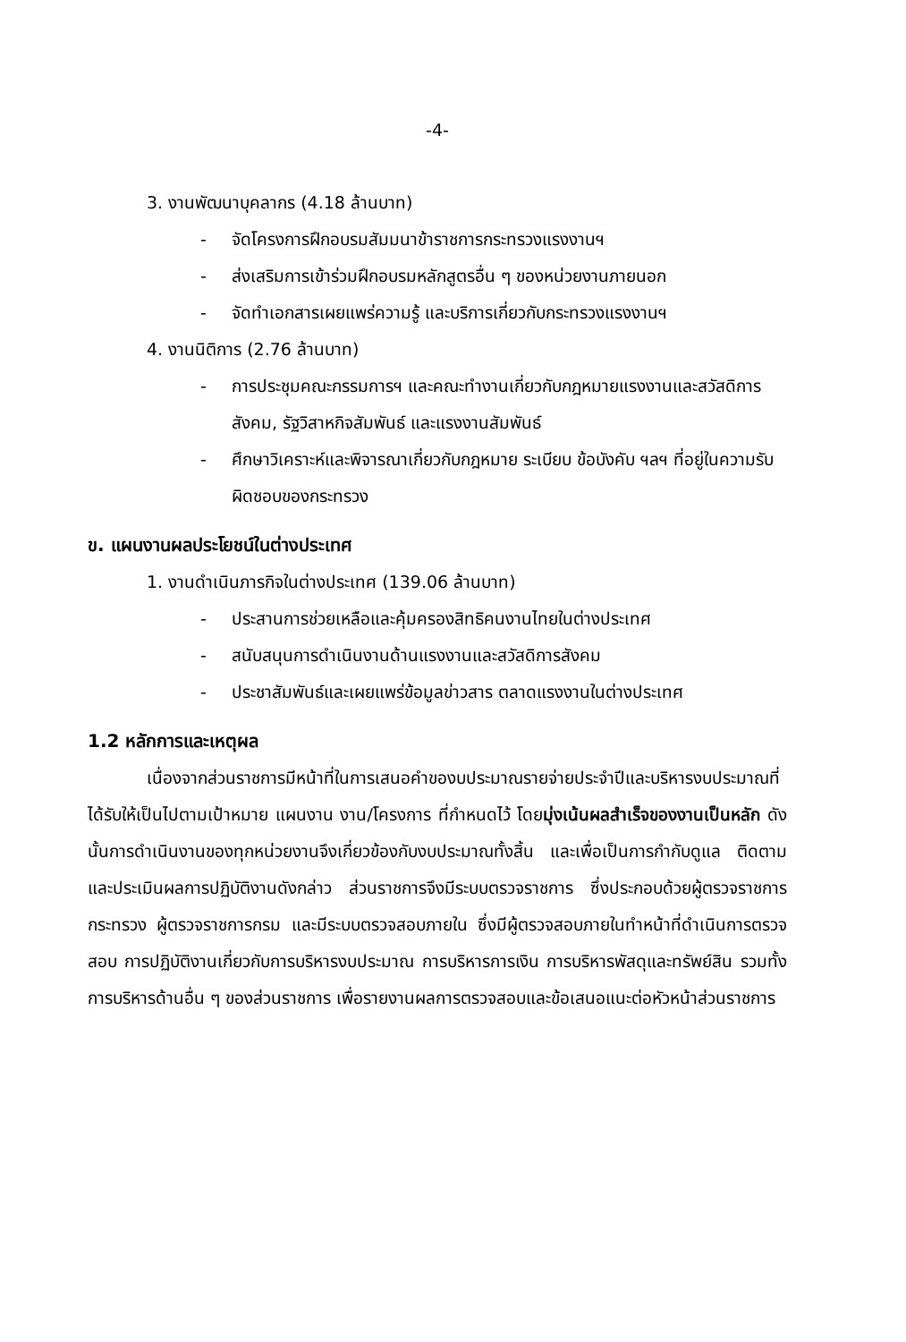-4-
3. งานพัฒนาบุคลากร (4.18 ล้านบาท)
- จัดโครงการฝึกอบรมสัมมนาข้าราชการกระทรวงแรงงานฯ
- ส่งเสริมการเข้าร่วมฝึกอบรมหลักสูตรอื่น ๆ ของหน่วยงานภายนอก
- จัดทำเอกสารเผยแพร่ความรู้ และบริการเกี่ยวกับกระทรวงแรงงานฯ
4. งานนิติการ (2.76 ล้านบาท)
- การประชุมคณะกรรมการฯ และคณะทำงานเกี่ยวกับกฎหมายแรงงานและสวัสดิการสังคม, รัฐวิสาหกิจสัมพันธ์ และแรงงานสัมพันธ์
- ศึกษาวิเคราะห์และพิจารณาเกี่ยวกับกฎหมาย ระเบียบ ข้อบังคับ ฯลฯ ที่อยู่ในความรับผิดชอบของกระทรวง
ข. แผนงานผลประโยชน์ในต่างประเทศ
1. งานดำเนินภารกิจในต่างประเทศ (139.06 ล้านบาท)
- ประสานการช่วยเหลือและคุ้มครองสิทธิคนงานไทยในต่างประเทศ
- สนับสนุนการดำเนินงานด้านแรงงานและสวัสดิการสังคม
- ประชาสัมพันธ์และเผยแพร่ข้อมูลข่าวสาร ตลาดแรงงานในต่างประเทศ
1.2 หลักการและเหตุผล
เนื่องจากส่วนราชการมีหน้าที่ในการเสนอคำของบประมาณรายจ่ายประจำปีและบริหารงบประมาณที่ได้รับให้เป็นไปตามเป้าหมาย แผนงาน งาน/โครงการ ที่กำหนดไว้ โดยมุ่งเน้นผลสำเร็จของงานเป็นหลัก ดังนั้นการดำเนินงานของทุกหน่วยงานจึงเกี่ยวข้องกับงบประมาณทั้งสิ้น และเพื่อเป็นการกำกับดูแล ติดตามและประเมินผลการปฏิบัติงานดังกล่าว ส่วนราชการจึงมีระบบตรวจราชการ ซึ่งประกอบด้วยผู้ตรวจราชการกระทรวง ผู้ตรวจราชการกรม และมีระบบตรวจสอบภายใน ซึ่งมีผู้ตรวจสอบภายในทำหน้าที่ดำเนินการตรวจสอบ การปฏิบัติงานเกี่ยวกับการบริหารงบประมาณ การบริหารการเงิน การบริหารพัสดุและทรัพย์สิน รวมทั้งการบริหารด้านอื่น ๆ ของส่วนราชการ เพื่อรายงานผลการตรวจสอบและข้อเสนอแนะต่อหัวหน้าส่วนราชการ